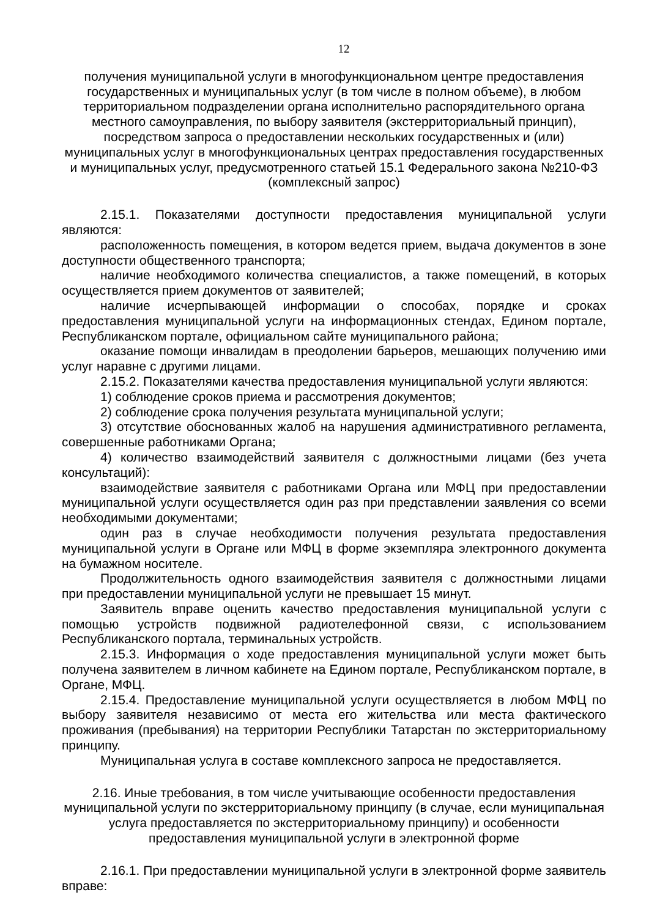12
получения муниципальной услуги в многофункциональном центре предоставления государственных и муниципальных услуг (в том числе в полном объеме), в любом территориальном подразделении органа исполнительно распорядительного органа местного самоуправления, по выбору заявителя (экстерриториальный принцип), посредством запроса о предоставлении нескольких государственных и (или) муниципальных услуг в многофункциональных центрах предоставления государственных и муниципальных услуг, предусмотренного статьей 15.1 Федерального закона №210-ФЗ (комплексный запрос)
2.15.1. Показателями доступности предоставления муниципальной услуги являются:
расположенность помещения, в котором ведется прием, выдача документов в зоне доступности общественного транспорта;
наличие необходимого количества специалистов, а также помещений, в которых осуществляется прием документов от заявителей;
наличие исчерпывающей информации о способах, порядке и сроках предоставления муниципальной услуги на информационных стендах, Едином портале, Республиканском портале, официальном сайте муниципального района;
оказание помощи инвалидам в преодолении барьеров, мешающих получению ими услуг наравне с другими лицами.
2.15.2. Показателями качества предоставления муниципальной услуги являются:
1) соблюдение сроков приема и рассмотрения документов;
2) соблюдение срока получения результата муниципальной услуги;
3) отсутствие обоснованных жалоб на нарушения административного регламента, совершенные работниками Органа;
4) количество взаимодействий заявителя с должностными лицами (без учета консультаций):
взаимодействие заявителя с работниками Органа или МФЦ при предоставлении муниципальной услуги осуществляется один раз при представлении заявления со всеми необходимыми документами;
один раз в случае необходимости получения результата предоставления муниципальной услуги в Органе или МФЦ в форме экземпляра электронного документа на бумажном носителе.
Продолжительность одного взаимодействия заявителя с должностными лицами при предоставлении муниципальной услуги не превышает 15 минут.
Заявитель вправе оценить качество предоставления муниципальной услуги с помощью устройств подвижной радиотелефонной связи, с использованием Республиканского портала, терминальных устройств.
2.15.3. Информация о ходе предоставления муниципальной услуги может быть получена заявителем в личном кабинете на Едином портале, Республиканском портале, в Органе, МФЦ.
2.15.4. Предоставление муниципальной услуги осуществляется в любом МФЦ по выбору заявителя независимо от места его жительства или места фактического проживания (пребывания) на территории Республики Татарстан по экстерриториальному принципу.
Муниципальная услуга в составе комплексного запроса не предоставляется.
2.16. Иные требования, в том числе учитывающие особенности предоставления муниципальной услуги по экстерриториальному принципу (в случае, если муниципальная услуга предоставляется по экстерриториальному принципу) и особенности предоставления муниципальной услуги в электронной форме
2.16.1. При предоставлении муниципальной услуги в электронной форме заявитель вправе: